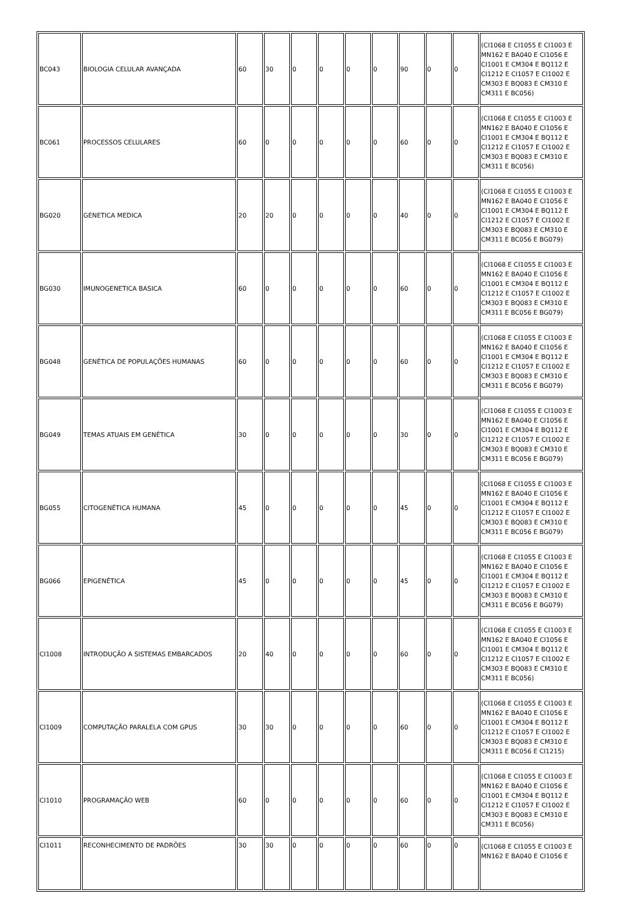| BC043 | BIOLOGIA CELULAR AVANÇADA | 60 | 30 | 0 | 0 | 0 | 0 | 90 | 0 | 0 | (CI1068 E CI1055 E CI1003 E MN162 E BA040 E CI1056 E CI1001 E CM304 E BQ112 E CI1212 E CI1057 E CI1002 E CM303 E BQ083 E CM310 E CM311 E BC056) |
| BC061 | PROCESSOS CELULARES | 60 | 0 | 0 | 0 | 0 | 0 | 60 | 0 | 0 | (CI1068 E CI1055 E CI1003 E MN162 E BA040 E CI1056 E CI1001 E CM304 E BQ112 E CI1212 E CI1057 E CI1002 E CM303 E BQ083 E CM310 E CM311 E BC056) |
| BG020 | GENETICA MEDICA | 20 | 20 | 0 | 0 | 0 | 0 | 40 | 0 | 0 | (CI1068 E CI1055 E CI1003 E MN162 E BA040 E CI1056 E CI1001 E CM304 E BQ112 E CI1212 E CI1057 E CI1002 E CM303 E BQ083 E CM310 E CM311 E BC056 E BG079) |
| BG030 | IMUNOGENETICA BASICA | 60 | 0 | 0 | 0 | 0 | 0 | 60 | 0 | 0 | (CI1068 E CI1055 E CI1003 E MN162 E BA040 E CI1056 E CI1001 E CM304 E BQ112 E CI1212 E CI1057 E CI1002 E CM303 E BQ083 E CM310 E CM311 E BC056 E BG079) |
| BG048 | GENÉTICA DE POPULAÇÕES HUMANAS | 60 | 0 | 0 | 0 | 0 | 0 | 60 | 0 | 0 | (CI1068 E CI1055 E CI1003 E MN162 E BA040 E CI1056 E CI1001 E CM304 E BQ112 E CI1212 E CI1057 E CI1002 E CM303 E BQ083 E CM310 E CM311 E BC056 E BG079) |
| BG049 | TEMAS ATUAIS EM GENÉTICA | 30 | 0 | 0 | 0 | 0 | 0 | 30 | 0 | 0 | (CI1068 E CI1055 E CI1003 E MN162 E BA040 E CI1056 E CI1001 E CM304 E BQ112 E CI1212 E CI1057 E CI1002 E CM303 E BQ083 E CM310 E CM311 E BC056 E BG079) |
| BG055 | CITOGENÉTICA HUMANA | 45 | 0 | 0 | 0 | 0 | 0 | 45 | 0 | 0 | (CI1068 E CI1055 E CI1003 E MN162 E BA040 E CI1056 E CI1001 E CM304 E BQ112 E CI1212 E CI1057 E CI1002 E CM303 E BQ083 E CM310 E CM311 E BC056 E BG079) |
| BG066 | EPIGENÉTICA | 45 | 0 | 0 | 0 | 0 | 0 | 45 | 0 | 0 | (CI1068 E CI1055 E CI1003 E MN162 E BA040 E CI1056 E CI1001 E CM304 E BQ112 E CI1212 E CI1057 E CI1002 E CM303 E BQ083 E CM310 E CM311 E BC056 E BG079) |
| CI1008 | INTRODUÇÃO A SISTEMAS EMBARCADOS | 20 | 40 | 0 | 0 | 0 | 0 | 60 | 0 | 0 | (CI1068 E CI1055 E CI1003 E MN162 E BA040 E CI1056 E CI1001 E CM304 E BQ112 E CI1212 E CI1057 E CI1002 E CM303 E BQ083 E CM310 E CM311 E BC056) |
| CI1009 | COMPUTAÇÃO PARALELA COM GPUS | 30 | 30 | 0 | 0 | 0 | 0 | 60 | 0 | 0 | (CI1068 E CI1055 E CI1003 E MN162 E BA040 E CI1056 E CI1001 E CM304 E BQ112 E CI1212 E CI1057 E CI1002 E CM303 E BQ083 E CM310 E CM311 E BC056 E CI1215) |
| CI1010 | PROGRAMAÇÃO WEB | 60 | 0 | 0 | 0 | 0 | 0 | 60 | 0 | 0 | (CI1068 E CI1055 E CI1003 E MN162 E BA040 E CI1056 E CI1001 E CM304 E BQ112 E CI1212 E CI1057 E CI1002 E CM303 E BQ083 E CM310 E CM311 E BC056) |
| CI1011 | RECONHECIMENTO DE PADRÕES | 30 | 30 | 0 | 0 | 0 | 0 | 60 | 0 | 0 | (CI1068 E CI1055 E CI1003 E MN162 E BA040 E CI1056 E |